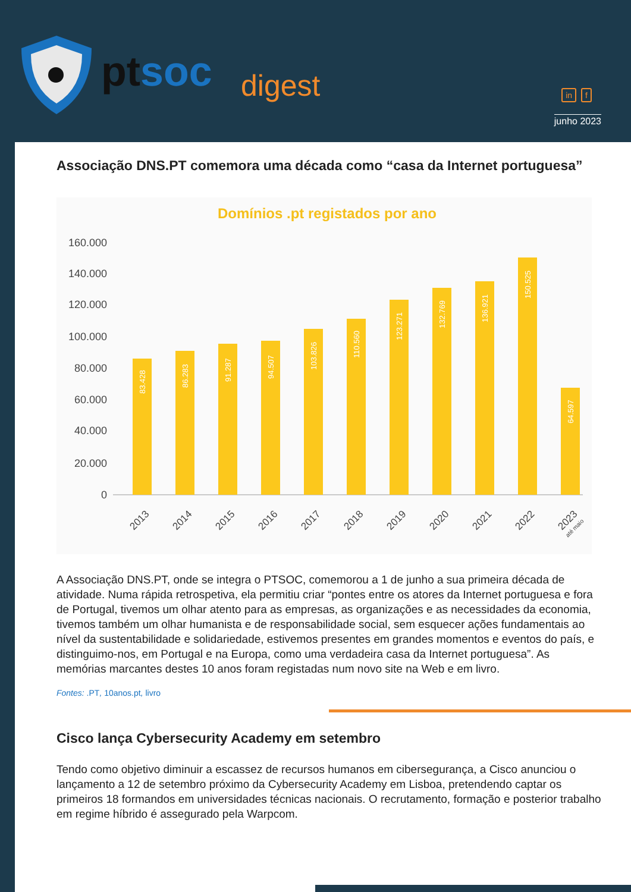pt soc digest in f
junho 2023
Associação DNS.PT comemora uma década como “casa da Internet portuguesa”
Domínios .pt registados por ano
160.000
140.000
120.000
100.000
80.000
60.000
40.000
20.000
0
83.428
86.283
91.287
94.507
103.826
110.560
123.271
132.769
136.921
150.525
64.597
2013
2014
2015
2016
2017
2018
2019
2020
2021
2022
2023
até maio
A Associação DNS.PT, onde se integra o PTSOC, comemorou a 1 de junho a sua primeira década de atividade. Numa rápida retrospetiva, ela permitiu criar “pontes entre os atores da Internet portuguesa e fora de Portugal, tivemos um olhar atento para as empresas, as organizações e as necessidades da economia, tivemos também um olhar humanista e de responsabilidade social, sem esquecer ações fundamentais ao nível da sustentabilidade e solidariedade, estivemos presentes em grandes momentos e eventos do país, e distinguimo-nos, em Portugal e na Europa, como uma verdadeira casa da Internet portuguesa”. As memórias marcantes destes 10 anos foram registadas num novo site na Web e em livro.
Fontes: .PT, 10anos.pt, livro
Cisco lança Cybersecurity Academy em setembro
Tendo como objetivo diminuir a escassez de recursos humanos em cibersegurança, a Cisco anunciou o lançamento a 12 de setembro próximo da Cybersecurity Academy em Lisboa, pretendendo captar os primeiros 18 formandos em universidades técnicas nacionais. O recrutamento, formação e posterior trabalho em regime híbrido é assegurado pela Warpcom.